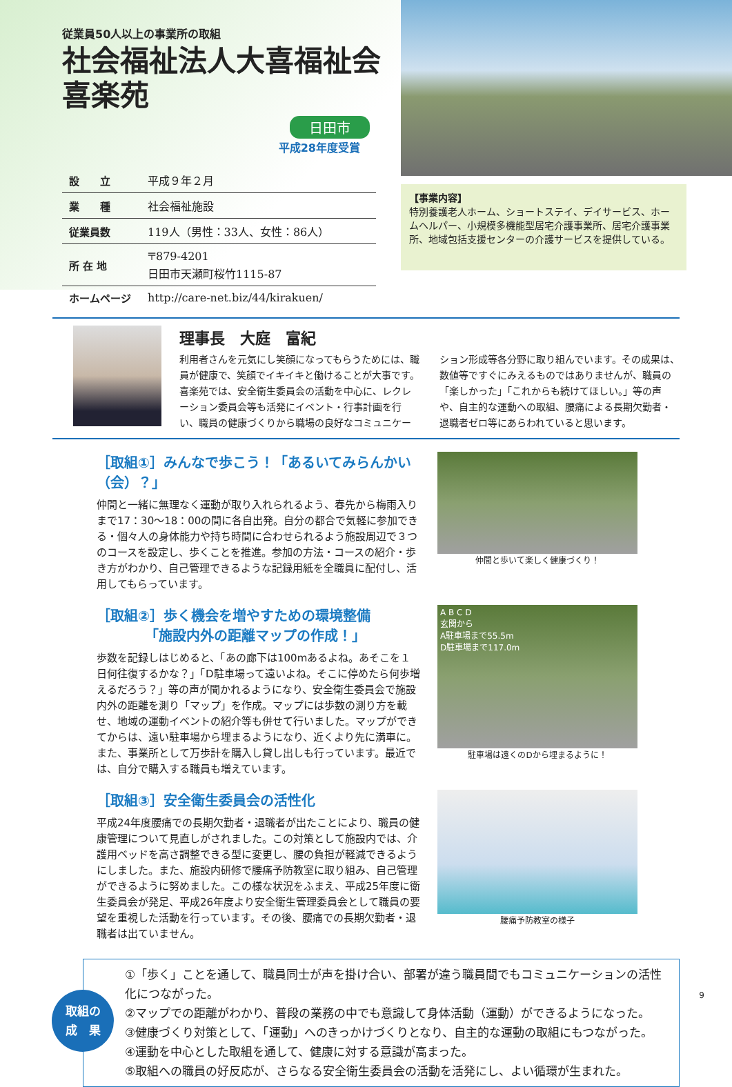従業員50人以上の事業所の取組
社会福祉法人大喜福祉会
喜楽苑
日田市
平成28年度受賞
| 設 立 | 平成９年２月 |
| 業 種 | 社会福祉施設 |
| 従業員数 | 119人（男性：33人、女性：86人） |
| 所 在 地 | 〒879-4201 日田市天瀬町桜竹1115-87 |
| ホームページ | http://care-net.biz/44/kirakuen/ |
【事業内容】
特別養護老人ホーム、ショートステイ、デイサービス、ホームヘルパー、小規模多機能型居宅介護事業所、居宅介護事業所、地域包括支援センターの介護サービスを提供している。
理事長　大庭　富紀
利用者さんを元気にし笑顔になってもらうためには、職員が健康で、笑顔でイキイキと働けることが大事です。喜楽苑では、安全衛生委員会の活動を中心に、レクレーション委員会等も活発にイベント・行事計画を行い、職員の健康づくりから職場の良好なコミュニケーション形成等各分野に取り組んでいます。その成果は、数値等ですぐにみえるものではありませんが、職員の「楽しかった」「これからも続けてほしい。」等の声や、自主的な運動への取組、腰痛による長期欠勤者・退職者ゼロ等にあらわれていると思います。
［取組①］みんなで歩こう！「あるいてみらんかい（会）？」
仲間と一緒に無理なく運動が取り入れられるよう、春先から梅雨入りまで17：30～18：00の間に各自出発。自分の都合で気軽に参加できる・個々人の身体能力や持ち時間に合わせられるよう施設周辺で３つのコースを設定し、歩くことを推進。参加の方法・コースの紹介・歩き方がわかり、自己管理できるような記録用紙を全職員に配付し、活用してもらっています。
仲間と歩いて楽しく健康づくり！
［取組②］歩く機会を増やすための環境整備
　　　　「施設内外の距離マップの作成！」
歩数を記録しはじめると、「あの廊下は100mあるよね。あそこを１日何往復するかな？」「D駐車場って遠いよね。そこに停めたら何歩増えるだろう？」等の声が聞かれるようになり、安全衛生委員会で施設内外の距離を測り「マップ」を作成。マップには歩数の測り方を載せ、地域の運動イベントの紹介等も併せて行いました。マップができてからは、遠い駐車場から埋まるようになり、近くより先に満車に。また、事業所として万歩計を購入し貸し出しも行っています。最近では、自分で購入する職員も増えています。
A B C D
玄関から
A駐車場まで55.5m
D駐車場まで117.0m
駐車場は遠くのDから埋まるように！
［取組③］安全衛生委員会の活性化
平成24年度腰痛での長期欠勤者・退職者が出たことにより、職員の健康管理について見直しがされました。この対策として施設内では、介護用ベッドを高さ調整できる型に変更し、腰の負担が軽減できるようにしました。また、施設内研修で腰痛予防教室に取り組み、自己管理ができるように努めました。この様な状況をふまえ、平成25年度に衛生委員会が発足、平成26年度より安全衛生管理委員会として職員の要望を重視した活動を行っています。その後、腰痛での長期欠勤者・退職者は出ていません。
腰痛予防教室の様子
取組の
成　果
①「歩く」ことを通して、職員同士が声を掛け合い、部署が違う職員間でもコミュニケーションの活性化につながった。
②マップでの距離がわかり、普段の業務の中でも意識して身体活動（運動）ができるようになった。
③健康づくり対策として、「運動」へのきっかけづくりとなり、自主的な運動の取組にもつながった。
④運動を中心とした取組を通して、健康に対する意識が高まった。
⑤取組への職員の好反応が、さらなる安全衛生委員会の活動を活発にし、よい循環が生まれた。
9